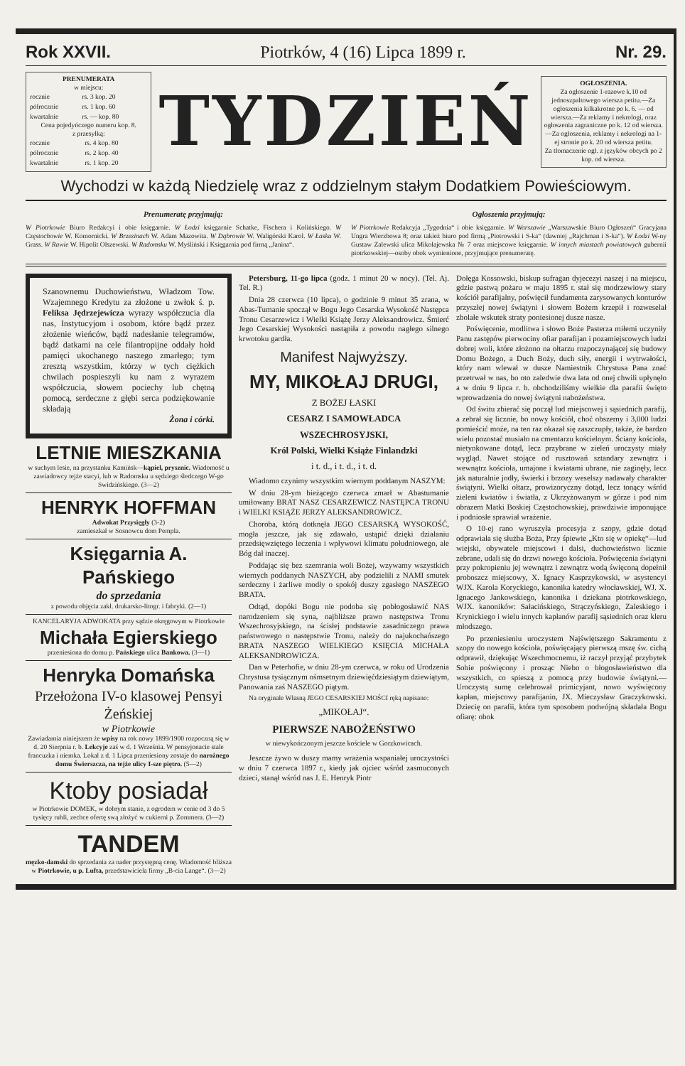Rok XXVII. Piotrków, 4 (16) Lipca 1899 r. Nr. 29.
PRENUMERATA
w miejscu:
| rocznie | rs. 3 kop. 20 |
| półrocznie | rs. 1 kop. 60 |
| kwartalnie | rs. — kop. 80 |
Cena pojedyńczego numeru kop. 8.
z przesyłką:
| rocznie | rs. 4 kop. 80 |
| półrocznie | rs. 2 kop. 40 |
| kwartalnie | rs. 1 kop. 20 |
TYDZIEŃ
OGŁOSZENIA.
Za ogłoszenie 1-razowe k.10 od jednoszpaltowego wiersza petitu.—Za ogłoszenia kilkakrotne po k. 6. — od wiersza.—Za reklamy i nekrologi, oraz ogłoszenia zagraniczne po k. 12 od wiersza.—Za ogłoszenia, reklamy i nekrologi na 1-ej stronie po k. 20 od wiersza petitu.
Za tłomaczenie ogł. z języków obcych po 2 kop. od wiersza.
Wychodzi w każdą Niedzielę wraz z oddzielnym stałym Dodatkiem Powieściowym.
Prenumeratę przyjmują:
W Piotrkowie Biuro Redakcyi i obie księgarnie. W Łodzi księgarnie Schatke, Fischera i Kolińskiego. W Częstochowie W. Komornicki. W Brzezinach W. Adam Mazowita. W Dąbrowie W. Waligórski Karol. W Łasku W. Grass. W Rawie W. Hipolit Olszewski. W Radomsku W. Myśliński i Księgarnia pod firmą „Janina“.
Ogłoszenia przyjmują:
W Piotrkowie Redakcyja „Tygodnia“ i obie księgarnie. W Warszawie „Warszawskie Biuro Ogłoszeń“ Gracyjana Ungra Wierzbowa 8; oraz takież biuro pod firmą „Piotrowski i S-ka“ (dawniej „Rajchman i S-ka“). W Łodzi W-ny Gustaw Zalewski ulica Mikołajewska № 7 oraz miejscowe księgarnie. W innych miastach powiatowych gubernii piotrkowskiej—osoby obok wymienione, przyjmujące prenumeratę.
Szanownemu Duchowieństwu, Władzom Tow. Wzajemnego Kredytu za złożone u zwłok ś. p. Feliksa Jędrzejewicza wyrazy współczucia dla nas, Instytucyjom i osobom, które bądź przez złożenie wieńców, bądź nadesłanie telegramów, bądź datkami na cele filantropijne oddały hołd pamięci ukochanego naszego zmarłego; tym zresztą wszystkim, którzy w tych ciężkich chwilach pospieszyli ku nam z wyrazem współczucia, słowem pociechy lub chętną pomocą, serdeczne z głębi serca podziękowanie składają
Żona i córki.
LETNIE MIESZKANIA
w suchym lesie, na przystanku Kamińsk—kąpiel, prysznic. Wiadomość u zawiadowcy tejże stacyi, lub w Radomsku u sędziego śledczego W-go Swidzińskiego. (3—2)
HENRYK HOFFMAN
Adwokat Przysięgły (3-2)
zamieszkał w Sosnowcu dom Pempla.
Księgarnia A. Pańskiego
do sprzedania
z powodu objęcia zakł. drukarsko-litogr. i fabryki. (2—1)
KANCELARYJA ADWOKATA przy sądzie okręgowym w Piotrkowie
Michała Egierskiego
przeniesiona do domu p. Pańskiego ulica Bankowa. (3—1)
Henryka Domańska
Przełożona IV-o klasowej Pensyi Żeńskiej
w Piotrkowie
Zawiadamia niniejszem że wpisy na rok nowy 1899/1900 rozpoczną się w d. 20 Sierpnia r. b. Lekcyje zaś w d. 1 Września. W pensyjonacie stale francuzka i niemka. Lokal z d. 1 Lipca przeniesiony zostaje do narożnego domu Świerszcza, na tejże ulicy I-sze piętro. (5—2)
Ktoby posiadał
w Piotrkowie DOMEK, w dobrym stanie, z ogrodem w cenie od 3 do 5 tysięcy rubli, zechce ofertę swą złożyć w cukierni p. Zommera. (3—2)
TANDEM
męzko-damski do sprzedania za nader przystępną cenę. Wiadomość bliższa w Piotrkowie, u p. Lufta, przedstawiciela firmy „B-cia Lange“. (3—2)
Petersburg, 11-go lipca (godz. 1 minut 20 w nocy). (Tel. Aj. Tel. R.)
Dnia 28 czerwca (10 lipca), o godzinie 9 minut 35 zrana, w Abas-Tumanie spoczął w Bogu Jego Cesarska Wysokość Następca Tronu Cesarzewicz i Wielki Książę Jerzy Aleksandrowicz. Śmierć Jego Cesarskiej Wysokości nastąpiła z powodu nagłego silnego krwotoku gardła.
Manifest Najwyższy.
MY, MIKOŁAJ DRUGI,
Z BOŻEJ ŁASKI
CESARZ I SAMOWŁADCA
WSZECHROSYJSKI,
Król Polski, Wielki Książe Finlandzki
i t. d., i t. d., i t. d.
Wiadomo czynimy wszystkim wiernym poddanym NASZYM:
W dniu 28-ym bieżącego czerwca zmarł w Abastumanie umiłowany BRAT NASZ CESARZEWICZ NASTĘPCA TRONU i WIELKI KSIĄŻE JERZY ALEKSANDROWICZ.
Choroba, którą dotknęła JEGO CESARSKĄ WYSOKOŚĆ, mogła jeszcze, jak się zdawało, ustąpić dzięki działaniu przedsięwziętego leczenia i wpływowi klimatu południowego, ale Bóg dał inaczej.
Poddając się bez szemrania woli Bożej, wzywamy wszystkich wiernych poddanych NASZYCH, aby podzielili z NAMI smutek serdeczny i żarliwe modły o spokój duszy zgasłego NASZEGO BRATA.
Odtąd, dopóki Bogu nie podoba się pobłogosławić NAS narodzeniem się syna, najbliższe prawo następstwa Tronu Wszechrosyjskiego, na ścisłej podstawie zasadniczego prawa państwowego o następstwie Tronu, należy do najukochańszego BRATA NASZEGO WIELKIEGO KSIĘCIA MICHAŁA ALEKSANDROWICZA.
Dan w Peterhofie, w dniu 28-ym czerwca, w roku od Urodzenia Chrystusa tysiącznym ośmsetnym dziewięćdziesiątym dziewiątym, Panowania zaś NASZEGO piątym.
Na oryginale Własną JEGO CESARSKIEJ MOŚCI ręką napisano:
„MIKOŁAJ“.
PIERWSZE NABOŻEŃSTWO
w niewykończonym jeszcze kościele w Gorzkowicach.
Jeszcze żywo w duszy mamy wrażenia wspaniałej uroczystości w dniu 7 czerwca 1897 r., kiedy jak ojciec wśród zasmuconych dzieci, stanął wśród nas J. E. Henryk Piotr
Dołęga Kossowski, biskup sufragan dyjecezyi naszej i na miejscu, gdzie pastwą pożaru w maju 1895 r. stał się modrzewiowy stary kościół parafijalny, poświęcił fundamenta zarysowanych konturów przyszłej nowej świątyni i słowem Bożem krzepił i rozweselał zbolałe wskutek straty poniesionej dusze nasze.
Poświęcenie, modlitwa i słowo Boże Pasterza miłemi uczyniły Panu zastępów pierwociny ofiar parafijan i pozamiejscowych ludzi dobrej woli, które złożono na ołtarzu rozpoczynającej się budowy Domu Bożego, a Duch Boży, duch siły, energii i wytrwałości, który nam wlewał w dusze Namiestnik Chrystusa Pana znać przetrwał w nas, bo oto zaledwie dwa lata od onej chwili upłynęło a w dniu 9 lipca r. b. obchodziliśmy wielkie dla parafii święto wprowadzenia do nowej świątyni nabożeństwa.
Od świtu zbierać się począł lud miejscowej i sąsiednich parafij, a zebrał się licznie, bo nowy kościół, choć obszerny i 3,000 ludzi pomieścić może, na ten raz okazał się zaszczupły, także, że bardzo wielu pozostać musiało na cmentarzu kościelnym. Ściany kościoła, nietynkowane dotąd, lecz przybrane w zieleń uroczysty miały wygląd. Nawet stojące od rusztowań sztandary zewnątrz i wewnątrz kościoła, umajone i kwiatami ubrane, nie zaginęły, lecz jak naturalnie jodły, świerki i brzozy weselszy nadawały charakter świątyni. Wielki ołtarz, prowizoryczny dotąd, lecz tonący wśród zieleni kwiatów i światła, z Ukrzyżowanym w górze i pod nim obrazem Matki Boskiej Częstochowskiej, prawdziwie imponujące i podniosłe sprawiał wrażenie.
O 10-ej rano wyruszyła procesyja z szopy, gdzie dotąd odprawiała się służba Boża, Przy śpiewie „Kto się w opiekę“—lud wiejski, obywatele miejscowi i dalsi, duchowieństwo licznie zebrane, udali się do drzwi nowego kościoła. Poświęcenia świątyni przy pokropieniu jej wewnątrz i zewnątrz wodą święconą dopełnił proboszcz miejscowy, X. Ignacy Kasprzykowski, w asystencyi WJX. Karola Koryckiego, kanonika katedry włocławskiej, WJ. X. Ignacego Jankowskiego, kanonika i dziekana piotrkowskiego, WJX. kanoników: Sałacińskiego, Strączyńskiego, Zaleskiego i Krynickiego i wielu innych kapłanów parafij sąsiednich oraz kleru młodszego.
Po przeniesieniu uroczystem Najświętszego Sakramentu z szopy do nowego kościoła, poświęcający pierwszą mszę św. cichą odprawił, dziękując Wszechmocnemu, iż raczył przyjąć przybytek Sobie poświęcony i prosząc Niebo o błogosławieństwo dla wszystkich, co spieszą z pomocą przy budowie świątyni.—Uroczystą sumę celebrował primicyjant, nowo wyświęcony kapłan, miejscowy parafijanin, JX. Mieczysław Graczykowski. Dziecię on parafii, która tym sposobem podwójną składała Bogu ofiarę: obok